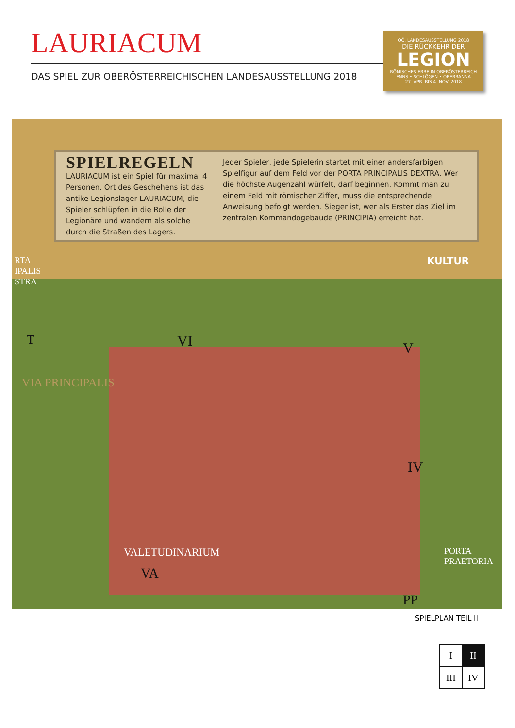LAURIACUM
DAS SPIEL ZUR OBERÖSTERREICHISCHEN LANDESAUSSTELLUNG 2018
OÖ. LANDESAUSSTELLUNG 2018
DIE RÜCKKEHR DER
LEGION
RÖMISCHES ERBE IN OBERÖSTERREICH
ENNS • SCHLÖGEN • OBERRANNA
27. APR. BIS 4. NOV. 2018
SPIELREGELN
LAURIACUM ist ein Spiel für maximal 4 Personen. Ort des Geschehens ist das antike Legionslager LAURIA­CUM, die Spieler schlüpfen in die Rolle der Legionäre und wandern als solche durch die Straßen des Lagers.
Jeder Spieler, jede Spielerin startet mit einer anders­farbigen Spielfigur auf dem Feld vor der PORTA PRINCIPALIS DEXTRA. Wer die höchste Augenzahl würfelt, darf beginnen. Kommt man zu einem Feld mit römischer Ziffer, muss die entsprechende Anweisung befolgt werden. Sieger ist, wer als Erster das Ziel im zentralen Kommandogebäude (PRINCIPIA) erreicht hat.
RTA
IPALIS
STRA
KULTUR
T VI V
IV
VIA PRINCIPALIS
VALETUDINARIUM
VA
PP
PORTA PRAETORIA
SPIELPLAN TEIL II
| I | II |
| III | IV |